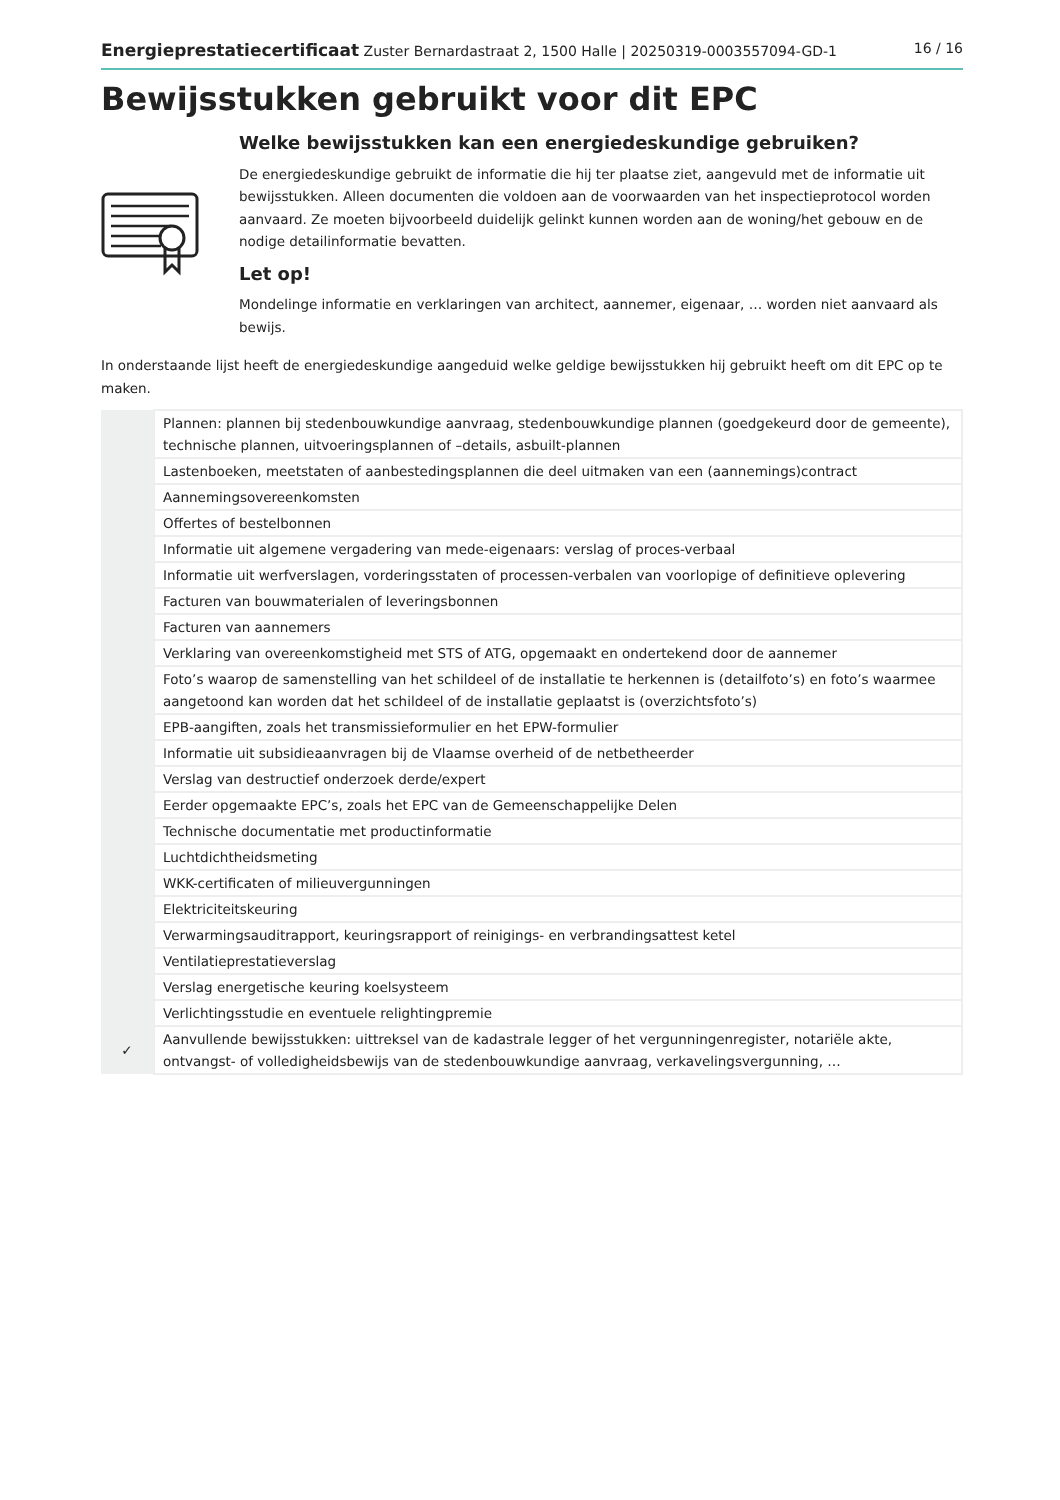Energieprestatiecertificaat Zuster Bernardastraat 2, 1500 Halle | 20250319-0003557094-GD-1 16 / 16
Bewijsstukken gebruikt voor dit EPC
Welke bewijsstukken kan een energiedeskundige gebruiken?
De energiedeskundige gebruikt de informatie die hij ter plaatse ziet, aangevuld met de informatie uit bewijsstukken. Alleen documenten die voldoen aan de voorwaarden van het inspectieprotocol worden aanvaard. Ze moeten bijvoorbeeld duidelijk gelinkt kunnen worden aan de woning/het gebouw en de nodige detailinformatie bevatten.
Let op!
Mondelinge informatie en verklaringen van architect, aannemer, eigenaar, … worden niet aanvaard als bewijs.
In onderstaande lijst heeft de energiedeskundige aangeduid welke geldige bewijsstukken hij gebruikt heeft om dit EPC op te maken.
| | Plannen: plannen bij stedenbouwkundige aanvraag, stedenbouwkundige plannen (goedgekeurd door de gemeente), technische plannen, uitvoeringsplannen of –details, asbuilt-plannen |
| | Lastenboeken, meetstaten of aanbestedingsplannen die deel uitmaken van een (aannemings)contract |
| | Aannemingsovereenkomsten |
| | Offertes of bestelbonnen |
| | Informatie uit algemene vergadering van mede-eigenaars: verslag of proces-verbaal |
| | Informatie uit werfverslagen, vorderingsstaten of processen-verbalen van voorlopige of definitieve oplevering |
| | Facturen van bouwmaterialen of leveringsbonnen |
| | Facturen van aannemers |
| | Verklaring van overeenkomstigheid met STS of ATG, opgemaakt en ondertekend door de aannemer |
| | Foto’s waarop de samenstelling van het schildeel of de installatie te herkennen is (detailfoto’s) en foto’s waarmee aangetoond kan worden dat het schildeel of de installatie geplaatst is (overzichtsfoto’s) |
| | EPB-aangiften, zoals het transmissieformulier en het EPW-formulier |
| | Informatie uit subsidieaanvragen bij de Vlaamse overheid of de netbetheerder |
| | Verslag van destructief onderzoek derde/expert |
| | Eerder opgemaakte EPC’s, zoals het EPC van de Gemeenschappelijke Delen |
| | Technische documentatie met productinformatie |
| | Luchtdichtheidsmeting |
| | WKK-certificaten of milieuvergunningen |
| | Elektriciteitskeuring |
| | Verwarmingsauditrapport, keuringsrapport of reinigings- en verbrandingsattest ketel |
| | Ventilatieprestatieverslag |
| | Verslag energetische keuring koelsysteem |
| | Verlichtingsstudie en eventuele relightingpremie |
| ✓ | Aanvullende bewijsstukken: uittreksel van de kadastrale legger of het vergunningenregister, notariële akte, ontvangst- of volledigheidsbewijs van de stedenbouwkundige aanvraag, verkavelingsvergunning, … |